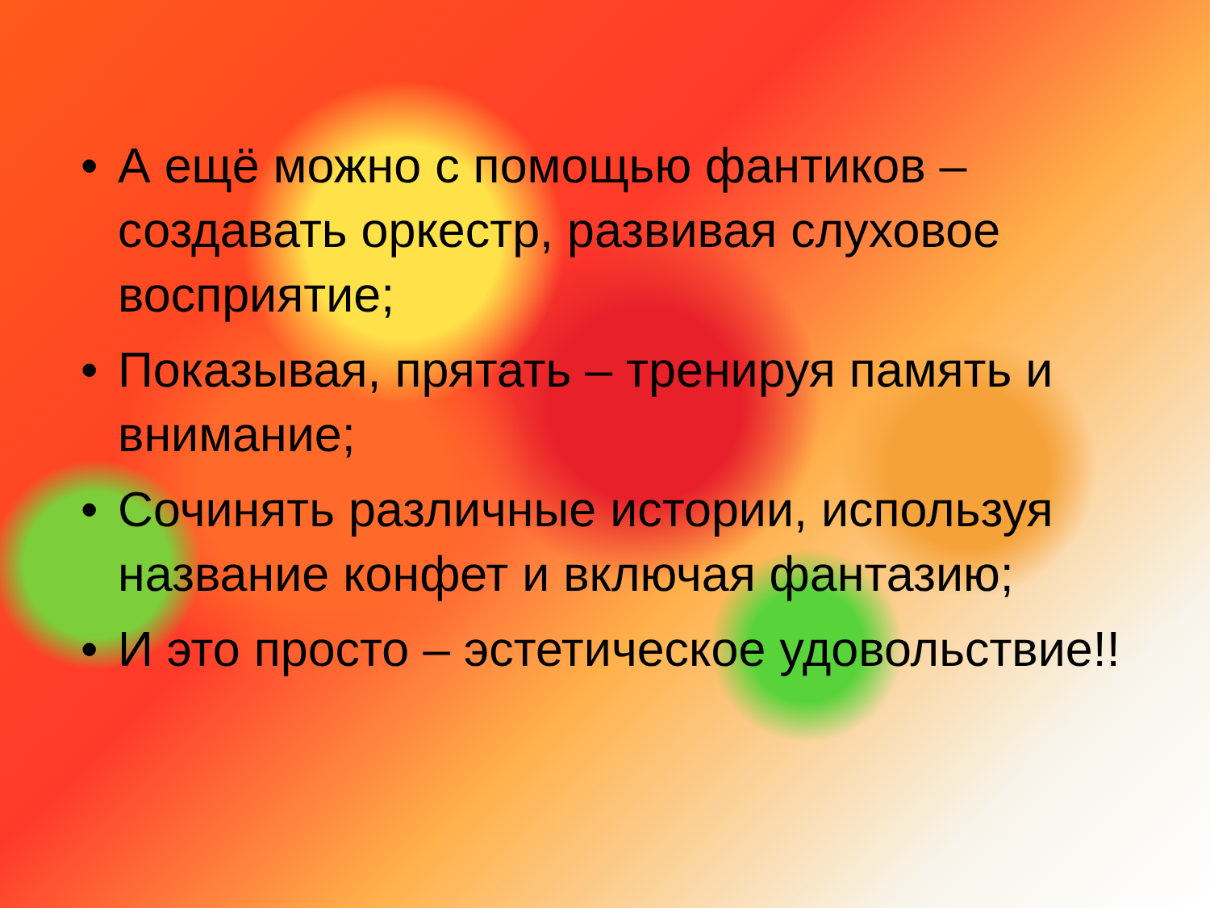• А ещё можно с помощью фантиков – создавать оркестр, развивая слуховое восприятие;
• Показывая, прятать – тренируя память и внимание;
• Сочинять различные истории, используя название конфет и включая фантазию;
• И это просто – эстетическое удовольствие!!